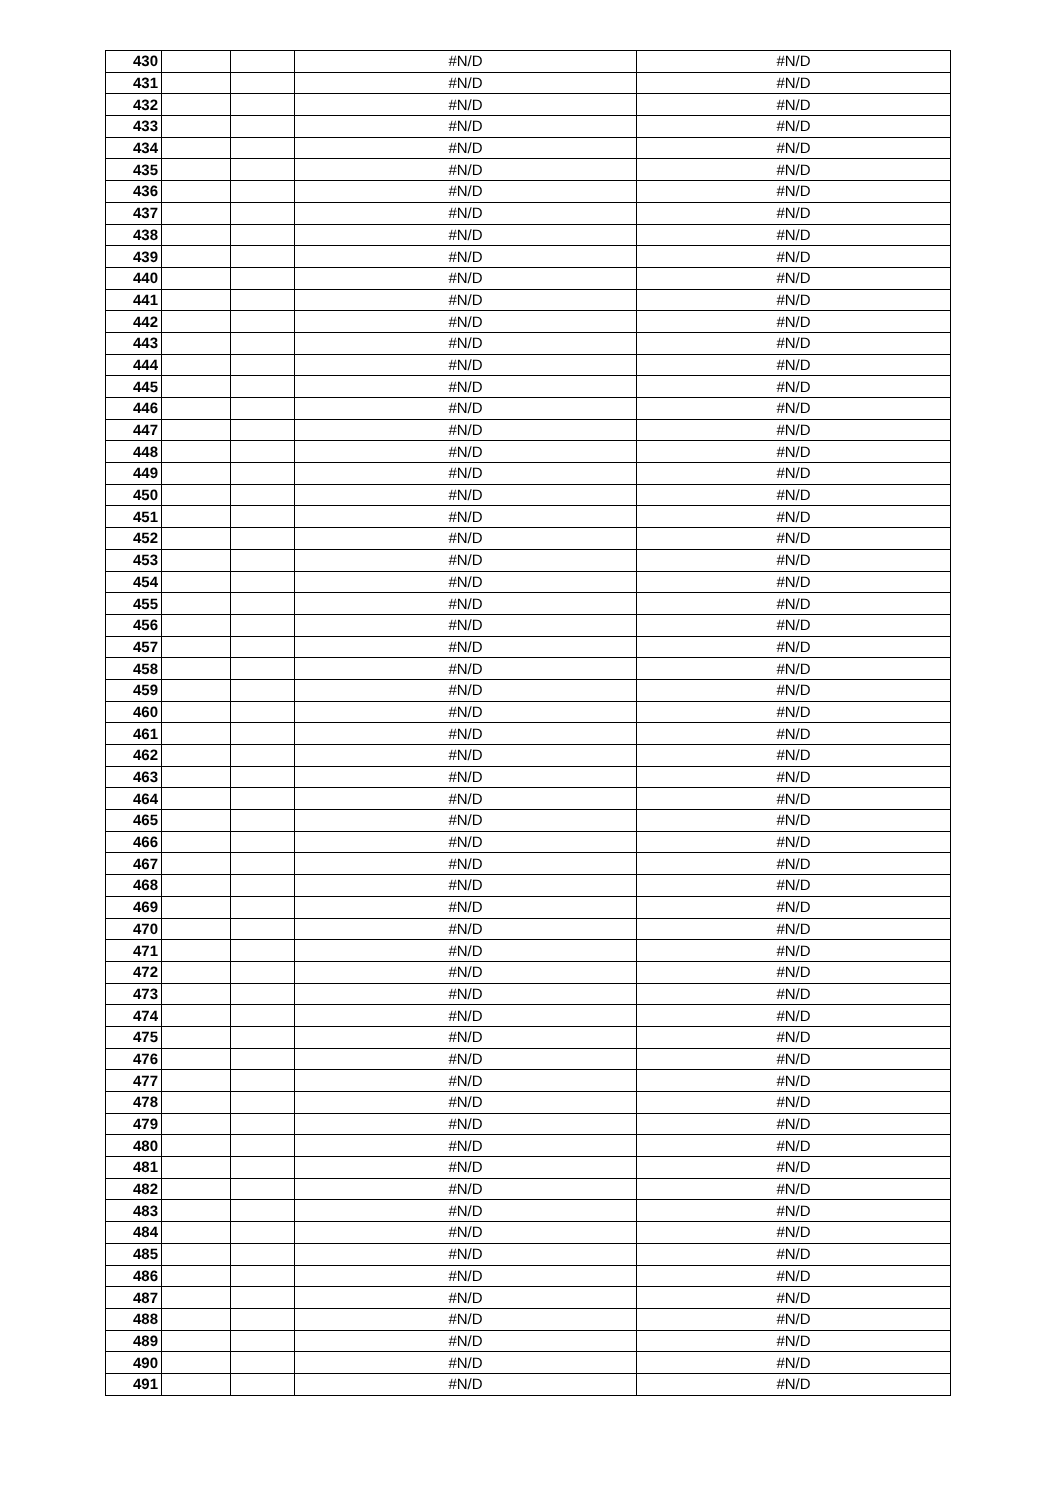| 430 | | | #N/D | #N/D |
| 431 | | | #N/D | #N/D |
| 432 | | | #N/D | #N/D |
| 433 | | | #N/D | #N/D |
| 434 | | | #N/D | #N/D |
| 435 | | | #N/D | #N/D |
| 436 | | | #N/D | #N/D |
| 437 | | | #N/D | #N/D |
| 438 | | | #N/D | #N/D |
| 439 | | | #N/D | #N/D |
| 440 | | | #N/D | #N/D |
| 441 | | | #N/D | #N/D |
| 442 | | | #N/D | #N/D |
| 443 | | | #N/D | #N/D |
| 444 | | | #N/D | #N/D |
| 445 | | | #N/D | #N/D |
| 446 | | | #N/D | #N/D |
| 447 | | | #N/D | #N/D |
| 448 | | | #N/D | #N/D |
| 449 | | | #N/D | #N/D |
| 450 | | | #N/D | #N/D |
| 451 | | | #N/D | #N/D |
| 452 | | | #N/D | #N/D |
| 453 | | | #N/D | #N/D |
| 454 | | | #N/D | #N/D |
| 455 | | | #N/D | #N/D |
| 456 | | | #N/D | #N/D |
| 457 | | | #N/D | #N/D |
| 458 | | | #N/D | #N/D |
| 459 | | | #N/D | #N/D |
| 460 | | | #N/D | #N/D |
| 461 | | | #N/D | #N/D |
| 462 | | | #N/D | #N/D |
| 463 | | | #N/D | #N/D |
| 464 | | | #N/D | #N/D |
| 465 | | | #N/D | #N/D |
| 466 | | | #N/D | #N/D |
| 467 | | | #N/D | #N/D |
| 468 | | | #N/D | #N/D |
| 469 | | | #N/D | #N/D |
| 470 | | | #N/D | #N/D |
| 471 | | | #N/D | #N/D |
| 472 | | | #N/D | #N/D |
| 473 | | | #N/D | #N/D |
| 474 | | | #N/D | #N/D |
| 475 | | | #N/D | #N/D |
| 476 | | | #N/D | #N/D |
| 477 | | | #N/D | #N/D |
| 478 | | | #N/D | #N/D |
| 479 | | | #N/D | #N/D |
| 480 | | | #N/D | #N/D |
| 481 | | | #N/D | #N/D |
| 482 | | | #N/D | #N/D |
| 483 | | | #N/D | #N/D |
| 484 | | | #N/D | #N/D |
| 485 | | | #N/D | #N/D |
| 486 | | | #N/D | #N/D |
| 487 | | | #N/D | #N/D |
| 488 | | | #N/D | #N/D |
| 489 | | | #N/D | #N/D |
| 490 | | | #N/D | #N/D |
| 491 | | | #N/D | #N/D |